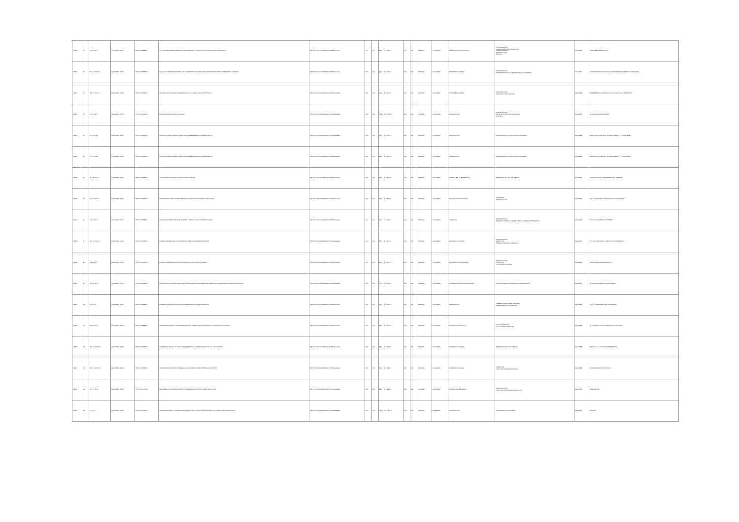| 12839 | 84 | 370.07 E17a | COLOMBIA , 1972 | TEXTO IMPRESO | ACTITUD DE PROFESORES Y ESTUDIANTES HACIA LA EDUCACIÓN TÉCNICA DE NIVEL MEDIO | INSTITUTO COLOMBIANO DE PEDAGOGÍA | N/A | N/A | 38 p. ; 22 x 28 cm | N/A | N/A | ESPAÑOL | COLOMBIA | INVESTIGACIÓN EDUCATIVA | INTRODUCCIÓN FORMULACIÓN DEL PROBLEMA MARCO TEÓRICO METODOLOGÍA ANEXOS | 0004-2839 | MARIO DE ESTE ESTUDIO |
| 12840 | 89 | 307.1412 E17a | COLOMBIA , 1972 | TEXTO IMPRESO | ALGUNAS CONSIDERACIONES DEL DOCUMENTO CID POR QUE CONCENTRACIONES DE DESARROLLO RURAL | INSTITUTO COLOMBIANO DE PEDAGOGÍA | N/A | N/A | 15 p. ; 22 x 28 cm | N/A | N/A | ESPAÑOL | COLOMBIA | DESARROLLO RURAL | INTRODUCCIÓN PROBLEMÁTICA DEL MEDIO RURAL COLOMBIANO | 0004-2840 | LA PARTICIPACIÓN ACTIVA Y CONSCIENTE DE LA POBLACIÓN RURAL |
| 12841 | 90 | 378.777 E17a | COLOMBIA , 1972 | TEXTO IMPRESO | ALGUNAS ANOTACIONES SOBRE ESCALAS DE EVALUACIÓN DE TEXTOS | INSTITUTO COLOMBIANO DE PEDAGOGÍA | N/A | N/A | 30 p. ; 22 x 28 cm | N/A | N/A | ESPAÑOL | COLOMBIA | TEXTOS ESCOLARES | INTRODUCCIÓN MEDICIÓN Y EVALUACIÓN | 0004-2841 | SE ELABORAN CON ÉXITO EN LA EVALUACIÓN DE TEXTOS |
| 12842 | 91 | 510 E17a7 | COLOMBIA , 1972 | TEXTO IMPRESO | ACTUALIZACIÓN MATEMÁTICA AM-7 | INSTITUTO COLOMBIANO DE PEDAGOGÍA | N/A | N/A | 164 p. ; 22 x 33 cm | N/A | N/A | ESPAÑOL | COLOMBIA | MATEMÁTICAS | INTRODUCCIÓN RELACIONES ENTRE CONJUNTOS FUNCIÓN | 0004-2842 | SU MAYOR OPORTUNIDAD |
| 12843 | 92 | 510 E17a5-1 | COLOMBIA , 1972 | TEXTO IMPRESO | ALGUNOS ASPECTOS DE UNA MODERNA PEDAGOGÍA DE LA MATEMÁTICA | INSTITUTO COLOMBIANO DE PEDAGOGÍA | N/A | N/A | 13 p. ; 22 x 28 cm | N/A | N/A | ESPAÑOL | COLOMBIA | MATEMÁTICAS | PROBLEMAS DE LA EDUCACIÓN MODERNA | 0004-2843 | BASE POR LA CIENCIA, LA INDUSTRIA Y LA TECNOLOGÍA |
| 12844 | 93 | 510 E17a5-2 | COLOMBIA , 1972 | TEXTO IMPRESO | ALGUNOS ASPECTOS DE UNA MODERNA PEDAGOGÍA DE LA MATEMÁTICA | INSTITUTO COLOMBIANO DE PEDAGOGÍA | N/A | N/A | 13 p. ; 22 x 28 cm | N/A | N/A | ESPAÑOL | COLOMBIA | MATEMÁTICAS | PROBLEMAS DE LA EDUCACIÓN MODERNA | 0004-2844 | BASE POR LA CIENCIA, LA INDUSTRIA Y LA TECNOLOGÍA |
| 12845 | 94 | 371.307 E17a | COLOMBIA , 1972 | TEXTO IMPRESO | I CONCURSO NACIONAL DE AYUDAS EDUCATIVAS | INSTITUTO COLOMBIANO DE PEDAGOGÍA | N/A | N/A | 12 p. ; 22 x 28 cm | N/A | N/A | ESPAÑOL | COLOMBIA | MATERIALES DE ENSEÑANZA | PRESENTACIÓN DEL PROYECTO | 0004-2845 | A CONTINUACIÓN SE PRESENTA EL INFORME |
| 12846 | 95 | 370.113 E17c | COLOMBIA , 1972 | TEXTO IMPRESO | CONCENTRACIONES DE DESARROLLO CURRÍCULO DEL ÁREA VOCACIONAL | INSTITUTO COLOMBIANO DE PEDAGOGÍA | N/A | N/A | 30 p. ; 22 x 28 cm | N/A | N/A | ESPAÑOL | COLOMBIA | EDUCACIÓN VOCACIONAL | CONCEPTO JUSTIFICACIÓN | 0004-2846 | A LO LARGO DE LA HISTORIA DE LA HUMANIDAD |
| 12847 | 96 | 372.6 E17c | COLOMBIA , 1972 | TEXTO IMPRESO | CATEGORÍAS DEL LENGUAJE INFANTIL ETAPAS DE LA CONVERSACIÓN (II) | INSTITUTO COLOMBIANO DE PEDAGOGÍA | N/A | N/A | 30 p. ; 22 x 28 cm | N/A | N/A | ESPAÑOL | COLOMBIA | LENGUAJE | PROBLEMÁTICA ESQUEMA GENERAL DE LAS ETAPAS DE LA CONVERSACIÓN | 0004-2847 | EN UN DOCUMENTO ANTERIOR |
| 12848 | 97 | 307.1412 E17c | COLOMBIA , 1972 | TEXTO IMPRESO | CURRÍCULO PARA LAS CONCENTRACIONES DE DESARROLLO RURAL | INSTITUTO COLOMBIANO DE PEDAGOGÍA | N/A | N/A | 30 p. ; 22 x 28 cm | N/A | N/A | ESPAÑOL | COLOMBIA | DESARROLLO RURAL | INTRODUCCIÓN OBJETIVOS ESTRUCTURA DEL CURRÍCULO | 0004-2848 | EN LOS PRINCIPIOS Y OBJETIVOS GENERALES |
| 12849 | 98 | 338.9 E17c | COLOMBIA , 1972 | TEXTO IMPRESO | CURSO SOBRE EDUCACIÓN EN POBLACIÓN, ECOLOGÍA Y FAMILIA | INSTITUTO COLOMBIANO DE PEDAGOGÍA | N/A | N/A | 12 p. ; 22 x 28 cm | N/A | N/A | ESPAÑOL | COLOMBIA | DESARROLLO ECONÓMICO | INTRODUCCIÓN OBJETIVOS CONTENIDO GENERAL | 0004-2849 | CRECIMIENTO DEMOGRÁFICO |
| 12850 | 99 | 370.11 E17p | COLOMBIA , 1972 | TEXTO IMPRESO | PROYECTO DE ESTRUCTURACIÓN DE LA UNIDAD DE INFORMACIÓN SOBRE INVESTIGACIÓN EDUCATIVA DEL ICOLPE | INSTITUTO COLOMBIANO DE PEDAGOGÍA | N/A | N/A | 30 p. ; 22 x 28 cm | N/A | N/A | ESPAÑOL | COLOMBIA | PLANIFICACIÓN DE LA EDUCACIÓN | ESTRUCTURA DE LA UNIDAD DE INFORMACIÓN | 0004-2850 | SE HACE PALPABLE LA NECESIDAD |
| 12851 | 100 | 510 E17p | COLOMBIA , 1972 | TEXTO IMPRESO | POSIBLES FINALIDADES DE UNA ENSEÑANZA DE LAS MATEMÁTICAS | INSTITUTO COLOMBIANO DE PEDAGOGÍA | N/A | N/A | 30 p. ; 22 x 28 cm | N/A | N/A | ESPAÑOL | COLOMBIA | MATEMÁTICAS | OBSERVACIONES PRELIMINARES OBJETIVOS DE LA DISCIPLINA | 0004-2851 | CON EL PROPÓSITO DE CONTRIBUIR |
| 12852 | 101 | 630.71 E17l | COLOMBIA , 1972 | TEXTO IMPRESO | LINEAMIENTOS PARA LA ELABORACIÓN DEL CURRÍCULO DE FORMACIÓN VOCACIONAL AGRÍCOLA | INSTITUTO COLOMBIANO DE PEDAGOGÍA | N/A | N/A | 23 p. ; 22 x 28 cm | N/A | N/A | ESPAÑOL | COLOMBIA | EDUCACIÓN AGRÍCOLA | CICLO ELEMENTAL CICLO DE EXPLORACIÓN | 0004-2852 | EL CURRÍCULO DE FORMACIÓN VOCACIONAL |
| 12853 | 102 | 307.1412 E17c1 | COLOMBIA , 1972 | TEXTO IMPRESO | COMPENDIO DE LAS GUÍAS DE TRABAJO PARA LA ESTRUCTURACIÓN DEL DOCUMENTO | INSTITUTO COLOMBIANO DE PEDAGOGÍA | N/A | N/A | 39 p. ; 22 x 28 cm | N/A | N/A | ESPAÑOL | COLOMBIA | DESARROLLO RURAL | OBJETIVOS DEL DOCUMENTO | 0004-2853 | PRÁCTICA ALGUNOS INSTRUMENTOS |
| 12854 | 103 | 307.1412 E17l2 | COLOMBIA , 1972 | TEXTO IMPRESO | LINEAMIENTOS GENERALES PARA LA CAPACITACIÓN DEL PERSONAL DOCENTE | INSTITUTO COLOMBIANO DE PEDAGOGÍA | N/A | N/A | 36 p. ; 22 x 28 cm | N/A | N/A | ESPAÑOL | COLOMBIA | DESARROLLO RURAL | OBJETIVOS NIVEL TÉCNICO PROFESIONAL | 0004-2854 | LOS POSIBLES CONTENIDOS |
| 12855 | 104 | 371.27 E17g | COLOMBIA , 1972 | TEXTO IMPRESO | GUÍA PARA LA CONSTRUCCIÓN Y ESTANDARIZACIÓN DE PRUEBAS OBJETIVAS | INSTITUTO COLOMBIANO DE PEDAGOGÍA | N/A | N/A | 34 p. ; 22 x 33 cm | N/A | N/A | ESPAÑOL | COLOMBIA | EDUCACIÓN - PRUEBAS | INTRODUCCIÓN PAPEL DE LAS PRUEBAS OBJETIVAS | 0004-2855 | EVALUACIÓN |
| 12856 | 105 | 510 E17i | COLOMBIA , 1972 | TEXTO IMPRESO | INFORME SOBRE EL TRABAJO REALIZADO POR EL GRUPO DE ASESORES EN EL ÁREA DE MATEMÁTICAS | INSTITUTO COLOMBIANO DE PEDAGOGÍA | N/A | N/A | 165 p. ; 22 x 28 cm | N/A | N/A | ESPAÑOL | COLOMBIA | MATEMÁTICAS | CONTENIDO DEL INFORME | 0004-2856 | DÉCADA |